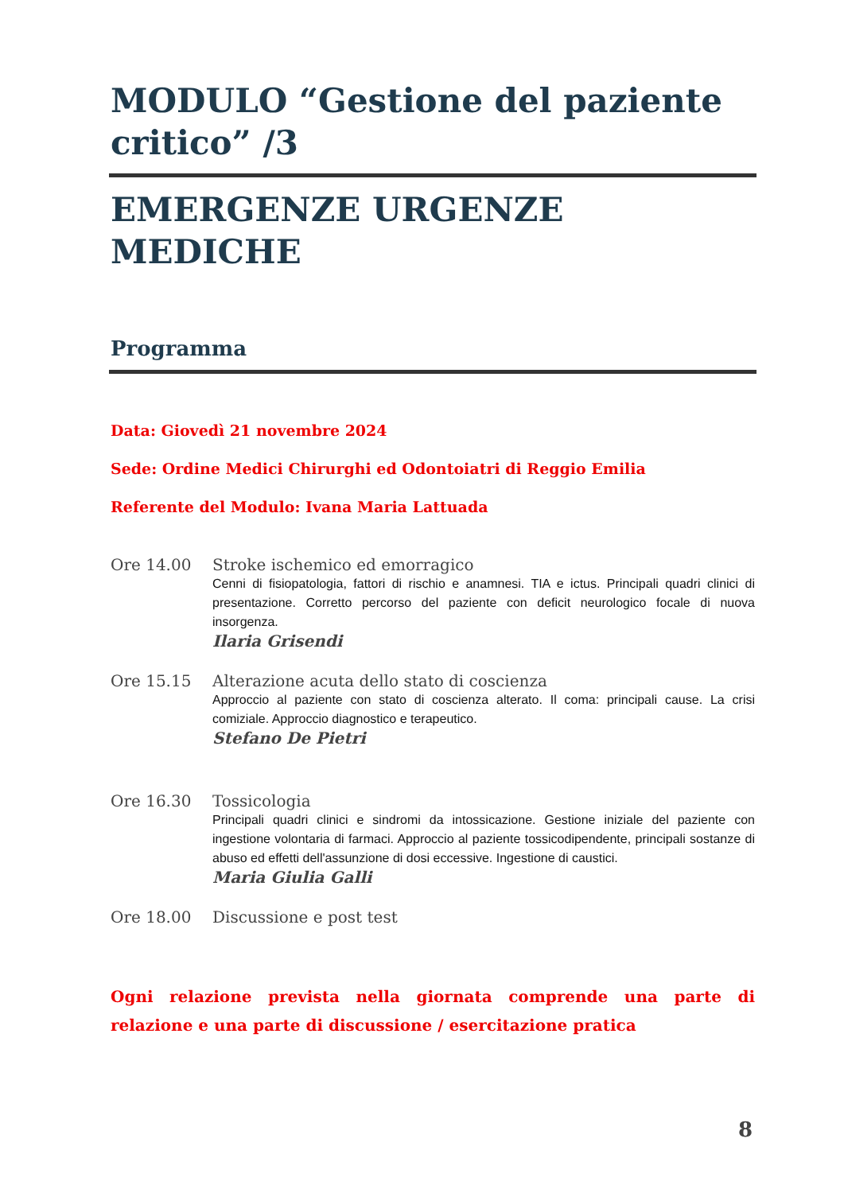MODULO “Gestione del paziente critico” /3
EMERGENZE URGENZE MEDICHE
Programma
Data: Giovedì 21 novembre 2024
Sede: Ordine Medici Chirurghi ed Odontoiatri di Reggio Emilia
Referente del Modulo: Ivana Maria Lattuada
Ore 14.00 Stroke ischemico ed emorragico
Cenni di fisiopatologia, fattori di rischio e anamnesi. TIA e ictus. Principali quadri clinici di presentazione. Corretto percorso del paziente con deficit neurologico focale di nuova insorgenza.
Ilaria Grisendi
Ore 15.15 Alterazione acuta dello stato di coscienza
Approccio al paziente con stato di coscienza alterato. Il coma: principali cause. La crisi comiziale. Approccio diagnostico e terapeutico.
Stefano De Pietri
Ore 16.30 Tossicologia
Principali quadri clinici e sindromi da intossicazione. Gestione iniziale del paziente con ingestione volontaria di farmaci. Approccio al paziente tossicodipendente, principali sostanze di abuso ed effetti dell'assunzione di dosi eccessive. Ingestione di caustici.
Maria Giulia Galli
Ore 18.00 Discussione e post test
Ogni relazione prevista nella giornata comprende una parte di relazione e una parte di discussione / esercitazione pratica
8